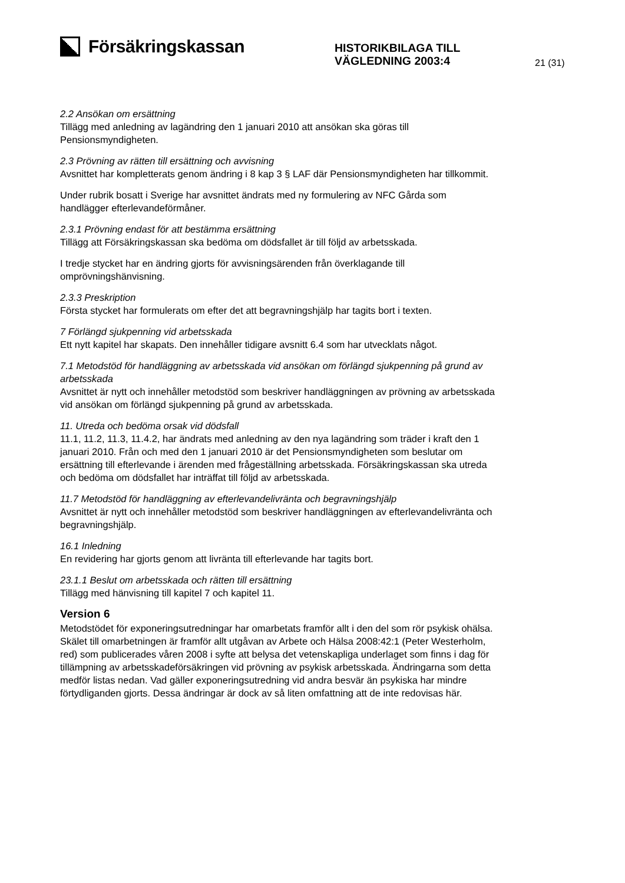Försäkringskassan
HISTORIKBILAGA TILL
VÄGLEDNING 2003:4
21 (31)
2.2 Ansökan om ersättning
Tillägg med anledning av lagändring den 1 januari 2010 att ansökan ska göras till Pensionsmyndigheten.
2.3 Prövning av rätten till ersättning och avvisning
Avsnittet har kompletterats genom ändring i 8 kap 3 § LAF där Pensionsmyndigheten har tillkommit.
Under rubrik bosatt i Sverige har avsnittet ändrats med ny formulering av NFC Gårda som handlägger efterlevandeförmåner.
2.3.1 Prövning endast för att bestämma ersättning
Tillägg att Försäkringskassan ska bedöma om dödsfallet är till följd av arbetsskada.
I tredje stycket har en ändring gjorts för avvisningsärenden från överklagande till omprövningshänvisning.
2.3.3 Preskription
Första stycket har formulerats om efter det att begravningshjälp har tagits bort i texten.
7 Förlängd sjukpenning vid arbetsskada
Ett nytt kapitel har skapats. Den innehåller tidigare avsnitt 6.4 som har utvecklats något.
7.1 Metodstöd för handläggning av arbetsskada vid ansökan om förlängd sjukpenning på grund av arbetsskada
Avsnittet är nytt och innehåller metodstöd som beskriver handläggningen av prövning av arbetsskada vid ansökan om förlängd sjukpenning på grund av arbetsskada.
11. Utreda och bedöma orsak vid dödsfall
11.1, 11.2, 11.3, 11.4.2, har ändrats med anledning av den nya lagändring som träder i kraft den 1 januari 2010. Från och med den 1 januari 2010 är det Pensionsmyndigheten som beslutar om ersättning till efterlevande i ärenden med frågeställning arbetsskada. Försäkringskassan ska utreda och bedöma om dödsfallet har inträffat till följd av arbetsskada.
11.7 Metodstöd för handläggning av efterlevandelivränta och begravningshjälp
Avsnittet är nytt och innehåller metodstöd som beskriver handläggningen av efterlevandelivränta och begravningshjälp.
16.1 Inledning
En revidering har gjorts genom att livränta till efterlevande har tagits bort.
23.1.1 Beslut om arbetsskada och rätten till ersättning
Tillägg med hänvisning till kapitel 7 och kapitel 11.
Version 6
Metodstödet för exponeringsutredningar har omarbetats framför allt i den del som rör psykisk ohälsa. Skälet till omarbetningen är framför allt utgåvan av Arbete och Hälsa 2008:42:1 (Peter Westerholm, red) som publicerades våren 2008 i syfte att belysa det vetenskapliga underlaget som finns i dag för tillämpning av arbetsskadeförsäkringen vid prövning av psykisk arbetsskada. Ändringarna som detta medför listas nedan. Vad gäller exponeringsutredning vid andra besvär än psykiska har mindre förtydliganden gjorts. Dessa ändringar är dock av så liten omfattning att de inte redovisas här.